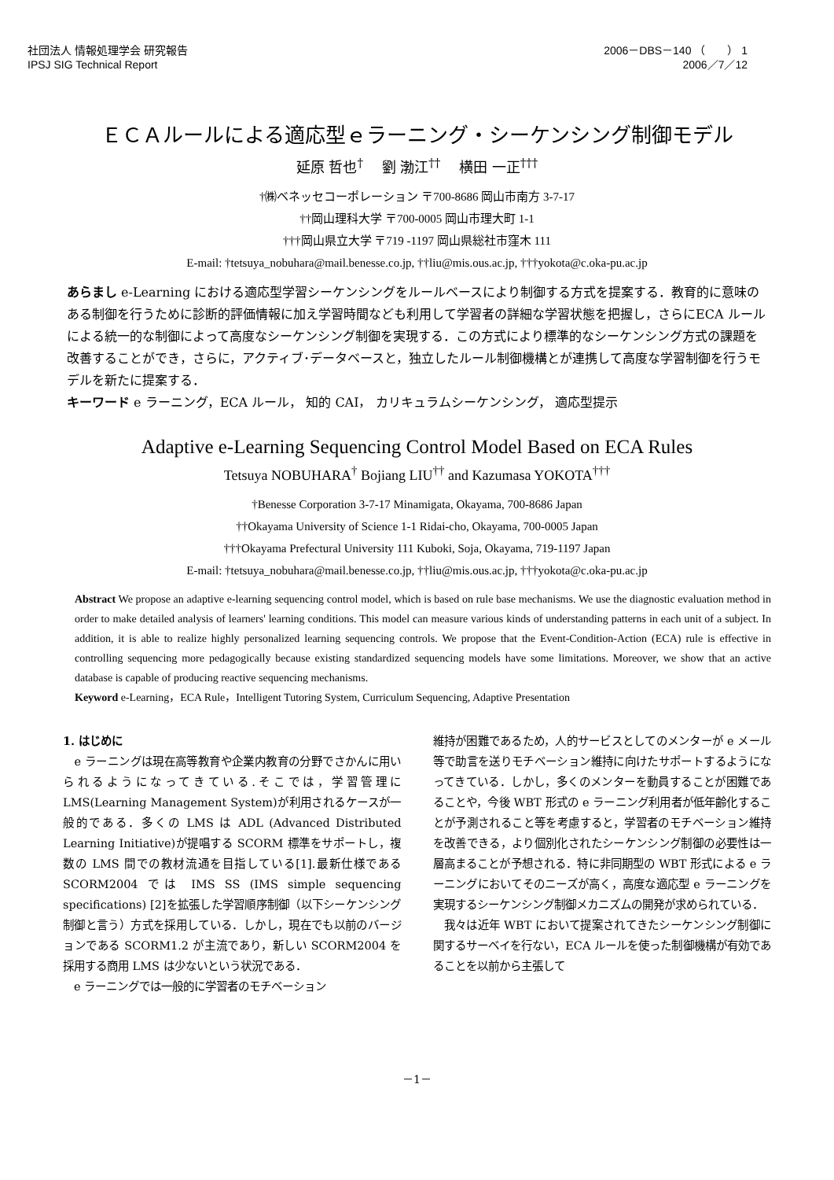社団法人 情報処理学会 研究報告
IPSJ SIG Technical Report
2006－DBS－140 （　　） 1　
2006／7／12
ＥＣＡルールによる適応型ｅラーニング・シーケンシング制御モデル
延原 哲也<sup>†</sup>　 劉 渤江<sup>††</sup>　 横田 一正<sup>†††</sup>
†㈱ベネッセコーポレーション 〒700-8686 岡山市南方 3-7-17
††岡山理科大学 〒700-0005 岡山市理大町 1-1
†††岡山県立大学 〒719 -1197 岡山県総社市窪木 111
E-mail: †tetsuya_nobuhara@mail.benesse.co.jp, ††liu@mis.ous.ac.jp, †††yokota@c.oka-pu.ac.jp
あらまし e-Learning における適応型学習シーケンシングをルールベースにより制御する方式を提案する．教育的に意味のある制御を行うために診断的評価情報に加え学習時間なども利用して学習者の詳細な学習状態を把握し，さらにECA ルールによる統一的な制御によって高度なシーケンシング制御を実現する．この方式により標準的なシーケンシング方式の課題を改善することができ，さらに，アクティブ･データベースと，独立したルール制御機構とが連携して高度な学習制御を行うモデルを新たに提案する．
キーワード e ラーニング，ECA ルール， 知的 CAI， カリキュラムシーケンシング， 適応型提示
Adaptive e-Learning Sequencing Control Model Based on ECA Rules
Tetsuya NOBUHARA<sup>†</sup> Bojiang LIU<sup>††</sup> and Kazumasa YOKOTA<sup>†††</sup>
†Benesse Corporation 3-7-17 Minamigata, Okayama, 700-8686 Japan
††Okayama University of Science 1-1 Ridai-cho, Okayama, 700-0005 Japan
†††Okayama Prefectural University 111 Kuboki, Soja, Okayama, 719-1197 Japan
E-mail: †tetsuya_nobuhara@mail.benesse.co.jp, ††liu@mis.ous.ac.jp, †††yokota@c.oka-pu.ac.jp
Abstract We propose an adaptive e-learning sequencing control model, which is based on rule base mechanisms. We use the diagnostic evaluation method in order to make detailed analysis of learners' learning conditions. This model can measure various kinds of understanding patterns in each unit of a subject. In addition, it is able to realize highly personalized learning sequencing controls. We propose that the Event-Condition-Action (ECA) rule is effective in controlling sequencing more pedagogically because existing standardized sequencing models have some limitations. Moreover, we show that an active database is capable of producing reactive sequencing mechanisms.
Keyword e-Learning，ECA Rule，Intelligent Tutoring System, Curriculum Sequencing, Adaptive Presentation
1. はじめに
　e ラーニングは現在高等教育や企業内教育の分野でさかんに用いられるようになってきている.そこでは，学習管理に LMS(Learning Management System)が利用されるケースが一般的である．多くの LMS は ADL (Advanced Distributed Learning Initiative)が提唱する SCORM 標準をサポートし，複数の LMS 間での教材流通を目指している[1].最新仕様である SCORM2004 では IMS SS (IMS simple sequencing specifications) [2]を拡張した学習順序制御（以下シーケンシング制御と言う）方式を採用している．しかし，現在でも以前のバージョンである SCORM1.2 が主流であり，新しい SCORM2004 を採用する商用 LMS は少ないという状況である．
　e ラーニングでは一般的に学習者のモチベーション
維持が困難であるため，人的サービスとしてのメンターが e メール等で助言を送りモチベーション維持に向けたサポートするようになってきている．しかし，多くのメンターを動員することが困難であることや，今後 WBT 形式の e ラーニング利用者が低年齢化することが予測されること等を考慮すると，学習者のモチベーション維持を改善できる，より個別化されたシーケンシング制御の必要性は一層高まることが予想される．特に非同期型の WBT 形式による e ラーニングにおいてそのニーズが高く，高度な適応型 e ラーニングを実現するシーケンシング制御メカニズムの開発が求められている．
　我々は近年 WBT において提案されてきたシーケンシング制御に関するサーベイを行ない，ECA ルールを使った制御機構が有効であることを以前から主張して
－1－